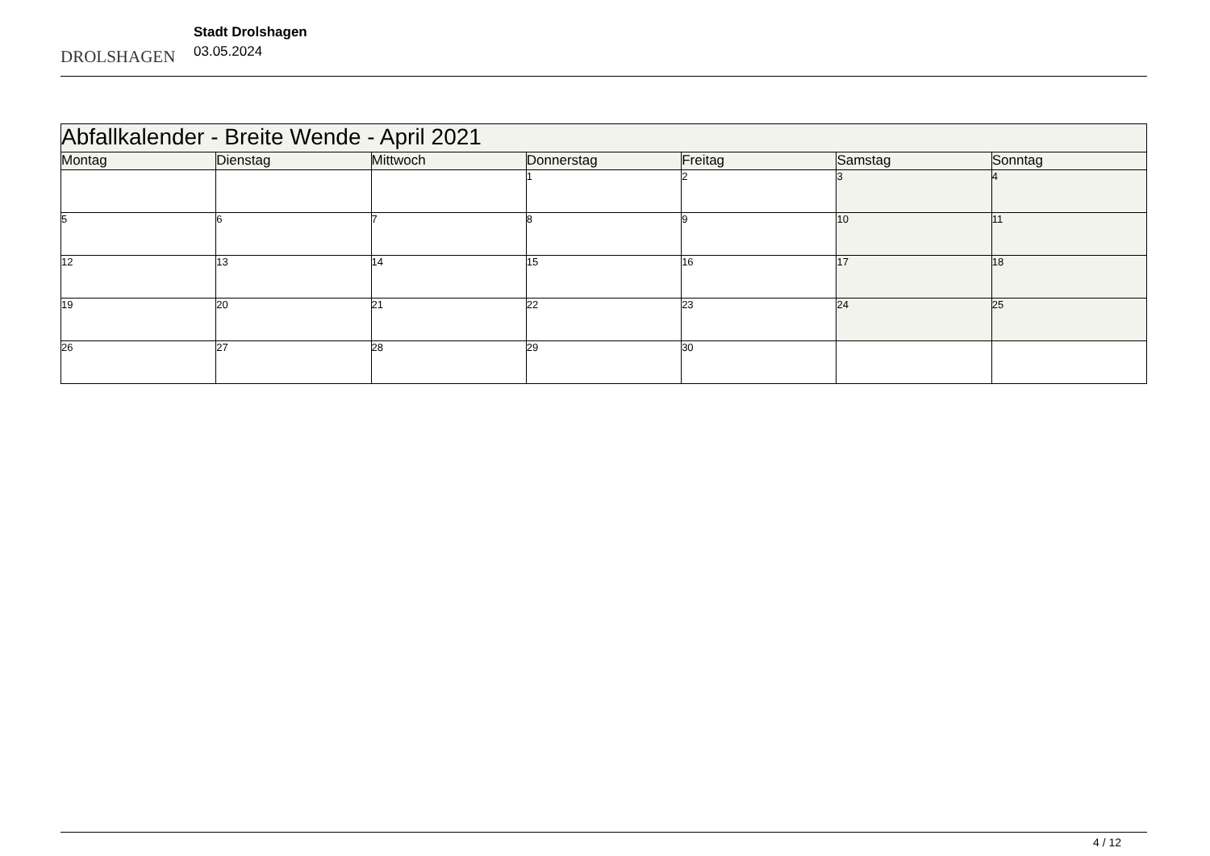DROLSHAGEN
Stadt Drolshagen
03.05.2024
| Abfallkalender - Breite Wende - April 2021 | | | | | | |
| Montag | Dienstag | Mittwoch | Donnerstag | Freitag | Samstag | Sonntag |
| | | | 1 | 2 | 3 | 4 |
| 5 | 6 | 7 | 8 | 9 | 10 | 11 |
| 12 | 13 | 14 | 15 | 16 | 17 | 18 |
| 19 | 20 | 21 | 22 | 23 | 24 | 25 |
| 26 | 27 | 28 | 29 | 30 | | |
4 / 12